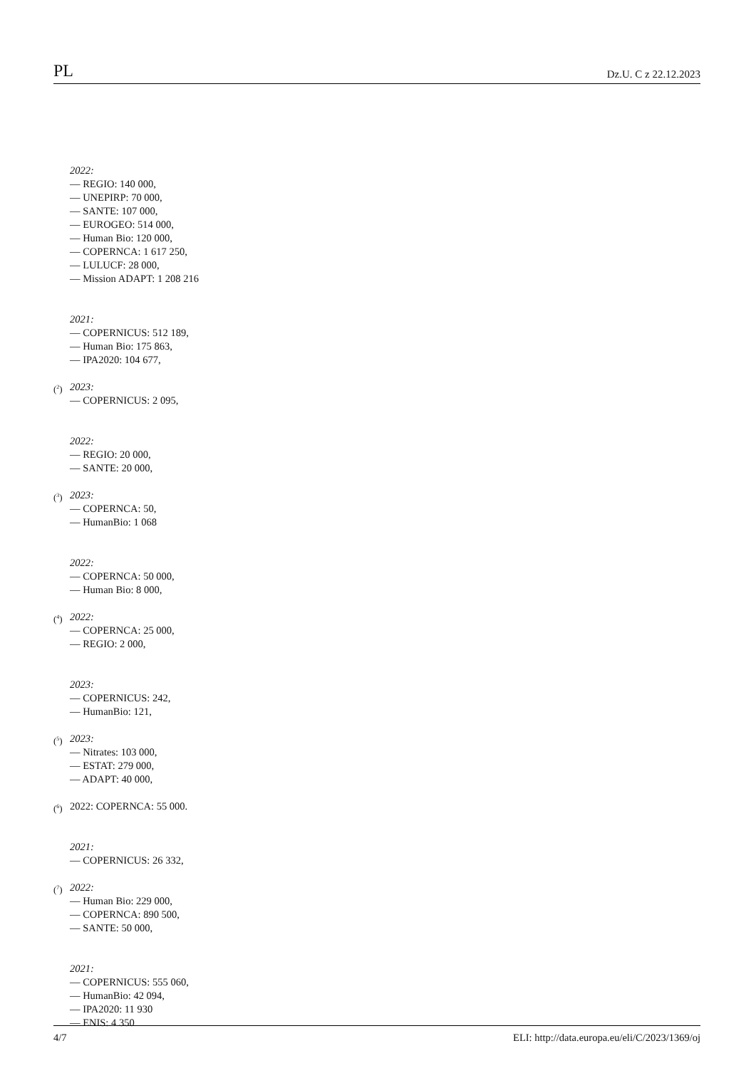PL Dz.U. C z 22.12.2023
2022:
— REGIO: 140 000,
— UNEPIRP: 70 000,
— SANTE: 107 000,
— EUROGEO: 514 000,
— Human Bio: 120 000,
— COPERNCA: 1 617 250,
— LULUCF: 28 000,
— Mission ADAPT: 1 208 216
2021:
— COPERNICUS: 512 189,
— Human Bio: 175 863,
— IPA2020: 104 677,
(<sup>2</sup>)
2023:
— COPERNICUS: 2 095,
2022:
— REGIO: 20 000,
— SANTE: 20 000,
(<sup>3</sup>)
2023:
— COPERNCA: 50,
— HumanBio: 1 068
2022:
— COPERNCA: 50 000,
— Human Bio: 8 000,
(<sup>4</sup>)
2022:
— COPERNCA: 25 000,
— REGIO: 2 000,
2023:
— COPERNICUS: 242,
— HumanBio: 121,
(<sup>5</sup>)
2023:
— Nitrates: 103 000,
— ESTAT: 279 000,
— ADAPT: 40 000,
(<sup>6</sup>)
2022: COPERNCA: 55 000.
2021:
— COPERNICUS: 26 332,
(<sup>7</sup>)
2022:
— Human Bio: 229 000,
— COPERNCA: 890 500,
— SANTE: 50 000,
2021:
— COPERNICUS: 555 060,
— HumanBio: 42 094,
— IPA2020: 11 930
— ENIS: 4 350
4/7 ELI: http://data.europa.eu/eli/C/2023/1369/oj